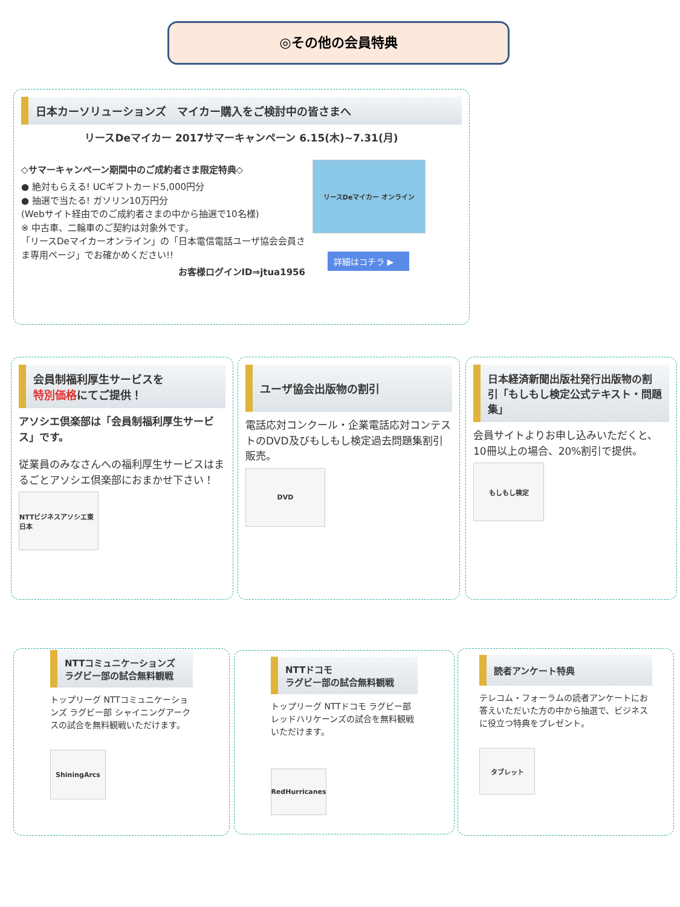◎その他の会員特典
日本カーソリューションズ　マイカー購入をご検討中の皆さまへ
リースDeマイカー 2017サマーキャンペーン 6.15(木)~7.31(月)
◇サマーキャンペーン期間中のご成約者さま限定特典◇
● 絶対もらえる! UCギフトカード5,000円分
● 抽選で当たる! ガソリン10万円分
(Webサイト経由でのご成約者さまの中から抽選で10名様)
※ 中古車、二輪車のご契約は対象外です。
「リースDeマイカーオンライン」の「日本電信電話ユーザ協会会員さま専用ページ」でお確かめください!!
お客様ログインID⇒jtua1956
リースDeマイカー オンライン
詳細はコチラ ▶
会員制福利厚生サービスを
特別価格にてご提供！
アソシエ倶楽部は「会員制福利厚生サービス」です。
従業員のみなさんへの福利厚生サービスはまるごとアソシエ倶楽部におまかせ下さい！
NTTビジネスアソシエ東日本
ユーザ協会出版物の割引
電話応対コンクール・企業電話応対コンテストのDVD及びもしもし検定過去問題集割引販売。
DVD
日本経済新聞出版社発行出版物の割引「もしもし検定公式テキスト・問題集」
会員サイトよりお申し込みいただくと、10冊以上の場合、20%割引で提供。
もしもし検定
NTTコミュニケーションズ
ラグビー部の試合無料観戦
トップリーグ NTTコミュニケーションズ ラグビー部 シャイニングアークスの試合を無料観戦いただけます。
ShiningArcs
NTTドコモ
ラグビー部の試合無料観戦
トップリーグ NTTドコモ ラグビー部 レッドハリケーンズの試合を無料観戦いただけます。
RedHurricanes
読者アンケート特典
テレコム・フォーラムの読者アンケートにお答えいただいた方の中から抽選で、ビジネスに役立つ特典をプレゼント。
タブレット